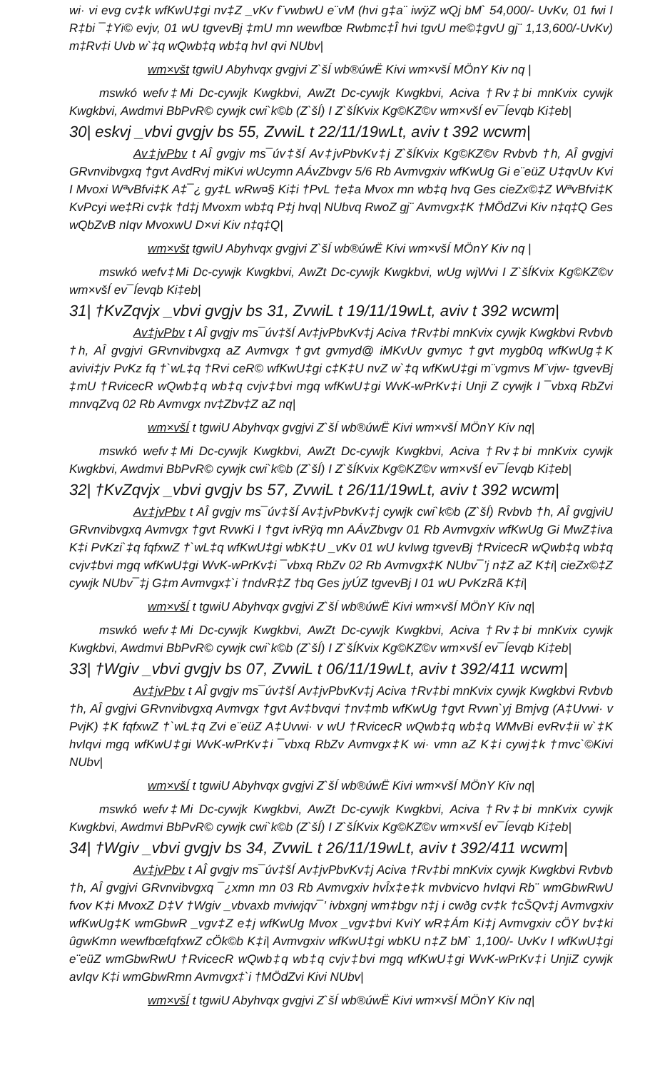wi· vi evg cv‡k wfKwU‡gi nv‡Z _vKv f¨vwbwU e¨vM (hvi g‡a¨ iwÿZ wQj bM` 54,000/- UvKv, 01 fwi I R‡bi ¯‡Yi© evjv, 01 wU tgvevBj ‡mU mn wewfbœ Rwbmc‡Î hvi tgvU me©‡gvU gj¨ 1,13,600/-UvKv) m‡Rv‡i Uvb w`‡q wQwb‡q wb‡q hvI qvi NUbv|
wm×všt tgwiU Abyhvqx gvgjvi Z`šÍ wb®úwË Kivi wm×všÍ MÖnY Kiv nq |
mswkó wefv‡Mi Dc-cywjk Kwgkbvi, AwZt Dc-cywjk Kwgkbvi, Aciva †Rv‡bi mnKvix cywjk Kwgkbvi, Awdmvi BbPvR© cywjk cwi`k©b (Z`šÍ) I Z`šÍKvix Kg©KZ©v wm×všÍ ev¯Íevqb Ki‡eb|
30| eskvj _vbvi gvgjv bs 55, ZvwiL t 22/11/19wLt, aviv t 392 wcwm|
Av‡jvPbv t AÎ gvgjv ms¯úv‡šÍ Av‡jvPbvKv‡j Z`šÍKvix Kg©KZ©v Rvbvb †h, AÎ gvgjvi GRvnvibvgxq †gvt AvdRvj miKvi wUcymn AÁvZbvgv 5/6 Rb Avmvgxiv wfKwUg Gi e¨eüZ U‡qvUv Kvi I Mvoxi WªvBfvi‡K A‡¯¿ gy‡L wRw¤§ Ki‡i †PvL †e‡a Mvox mn wb‡q hvq Ges cieZx©‡Z WªvBfvi‡K KvPcyi we‡Ri cv‡k †d‡j Mvoxm wb‡q P‡j hvq| NUbvq RwoZ gj¨ Avmvgx‡K †MÖdZvi Kiv n‡q‡Q Ges wQbZvB nIqv MvoxwU D×vi Kiv n‡q‡Q|
wm×všt tgwiU Abyhvqx gvgjvi Z`šÍ wb®úwË Kivi wm×všÍ MÖnY Kiv nq |
mswkó wefv‡Mi Dc-cywjk Kwgkbvi, AwZt Dc-cywjk Kwgkbvi, wUg wjWvi I Z`šÍKvix Kg©KZ©v wm×všÍ ev¯Íevqb Ki‡eb|
31| †KvZqvjx _vbvi gvgjv bs 31, ZvwiL t 19/11/19wLt, aviv t 392 wcwm|
Av‡jvPbv t AÎ gvgjv ms¯úv‡šÍ Av‡jvPbvKv‡j Aciva †Rv‡bi mnKvix cywjk Kwgkbvi Rvbvb †h, AÎ gvgjvi GRvnvibvgxq aZ Avmvgx †gvt gvmyd@ iMKvUv gvmyc †gvt mygb0q wfKwUg‡K avivi‡jv PvKz fq †`wL‡q †Rvi ceR© wfKwU‡gi c‡K‡U nvZ w`‡q wfKwU‡gi m¨vgmvs M¨vjw- tgvevBj ‡mU †RvicecR wQwb‡q wb‡q cvjv‡bvi mgq wfKwU‡gi WvK-wPrKv‡i Unji Z cywjk I ¯vbxq RbZvi mnvqZvq 02 Rb Avmvgx nv‡Zbv‡Z aZ nq|
wm×všÍ t tgwiU Abyhvqx gvgjvi Z`šÍ wb®úwË Kivi wm×všÍ MÖnY Kiv nq|
mswkó wefv‡Mi Dc-cywjk Kwgkbvi, AwZt Dc-cywjk Kwgkbvi, Aciva †Rv‡bi mnKvix cywjk Kwgkbvi, Awdmvi BbPvR© cywjk cwi`k©b (Z`šÍ) I Z`šÍKvix Kg©KZ©v wm×všÍ ev¯Íevqb Ki‡eb|
32| †KvZqvjx _vbvi gvgjv bs 57, ZvwiL t 26/11/19wLt, aviv t 392 wcwm|
Av‡jvPbv t AÎ gvgjv ms¯úv‡šÍ Av‡jvPbvKv‡j cywjk cwi`k©b (Z`šÍ) Rvbvb †h, AÎ gvgjviU GRvnvibvgxq Avmvgx †gvt RvwKi I †gvt ivRÿq mn AÁvZbvgv 01 Rb Avmvgxiv wfKwUg Gi MwZ‡iva K‡i PvKzi`‡q fqfxwZ †`wL‡q wfKwU‡gi wbK‡U _vKv 01 wU kvIwg tgvevBj †RvicecR wQwb‡q wb‡q cvjv‡bvi mgq wfKwU‡gi WvK-wPrKv‡i ¯vbxq RbZv 02 Rb Avmvgx‡K NUbv¯’j n‡Z aZ K‡i| cieZx©‡Z cywjk NUbv¯‡j G‡m Avmvgx‡`i †ndvR‡Z †bq Ges jyÚZ tgvevBj I 01 wU PvKzRã K‡i|
wm×všÍ t tgwiU Abyhvqx gvgjvi Z`šÍ wb®úwË Kivi wm×všÍ MÖnY Kiv nq|
mswkó wefv‡Mi Dc-cywjk Kwgkbvi, AwZt Dc-cywjk Kwgkbvi, Aciva †Rv‡bi mnKvix cywjk Kwgkbvi, Awdmvi BbPvR© cywjk cwi`k©b (Z`šÍ) I Z`šÍKvix Kg©KZ©v wm×všÍ ev¯Íevqb Ki‡eb|
33| †Wgiv _vbvi gvgjv bs 07, ZvwiL t 06/11/19wLt, aviv t 392/411 wcwm|
Av‡jvPbv t AÎ gvgjv ms¯úv‡šÍ Av‡jvPbvKv‡j Aciva †Rv‡bi mnKvix cywjk Kwgkbvi Rvbvb †h, AÎ gvgjvi GRvnvibvgxq Avmvgx †gvt Av‡bvqvi †nv‡mb wfKwUg †gvt Rvwn`yj Bmjvg (A‡Uvwi· v PvjK) ‡K fqfxwZ †`wL‡q Zvi e¨eüZ A‡Uvwi· v wU †RvicecR wQwb‡q wb‡q WMvBi evRv‡ii w`‡K hvIqvi mgq wfKwU‡gi WvK-wPrKv‡i ¯vbxq RbZv Avmvgx‡K wi· vmn aZ K‡i cywj‡k †mvc`©Kivi NUbv|
wm×všÍ t tgwiU Abyhvqx gvgjvi Z`šÍ wb®úwË Kivi wm×všÍ MÖnY Kiv nq|
mswkó wefv‡Mi Dc-cywjk Kwgkbvi, AwZt Dc-cywjk Kwgkbvi, Aciva †Rv‡bi mnKvix cywjk Kwgkbvi, Awdmvi BbPvR© cywjk cwi`k©b (Z`šÍ) I Z`šÍKvix Kg©KZ©v wm×všÍ ev¯Íevqb Ki‡eb|
34| †Wgiv _vbvi gvgjv bs 34, ZvwiL t 26/11/19wLt, aviv t 392/411 wcwm|
Av‡jvPbv t AÎ gvgjv ms¯úv‡šÍ Av‡jvPbvKv‡j Aciva †Rv‡bi mnKvix cywjk Kwgkbvi Rvbvb †h, AÎ gvgjvi GRvnvibvgxq ¯¿xmn mn 03 Rb Avmvgxiv hvÎx‡e‡k mvbvicvo hvIqvi Rb¨ wmGbwRwU fvov K‡i MvoxZ D‡V †Wgiv _vbvaxb mviwjqv¯’ ivbxgnj wm‡bgv n‡j i cwðg cv‡k †cŠQv‡j Avmvgxiv wfKwUg‡K wmGbwR _vgv‡Z e‡j wfKwUg Mvox _vgv‡bvi KviY wR‡Ám Ki‡j Avmvgxiv cÖY bv‡ki ûgwKmn wewfbœfqfxwZ cÖk©b K‡i| Avmvgxiv wfKwU‡gi wbKU n‡Z bM` 1,100/- UvKv I wfKwU‡gi e¨eüZ wmGbwRwU †RvicecR wQwb‡q wb‡q cvjv‡bvi mgq wfKwU‡gi WvK-wPrKv‡i UnjiZ cywjk avIqv K‡i wmGbwRmn Avmvgx‡`i †MÖdZvi Kivi NUbv|
wm×všÍ t tgwiU Abyhvqx gvgjvi Z`šÍ wb®úwË Kivi wm×všÍ MÖnY Kiv nq|